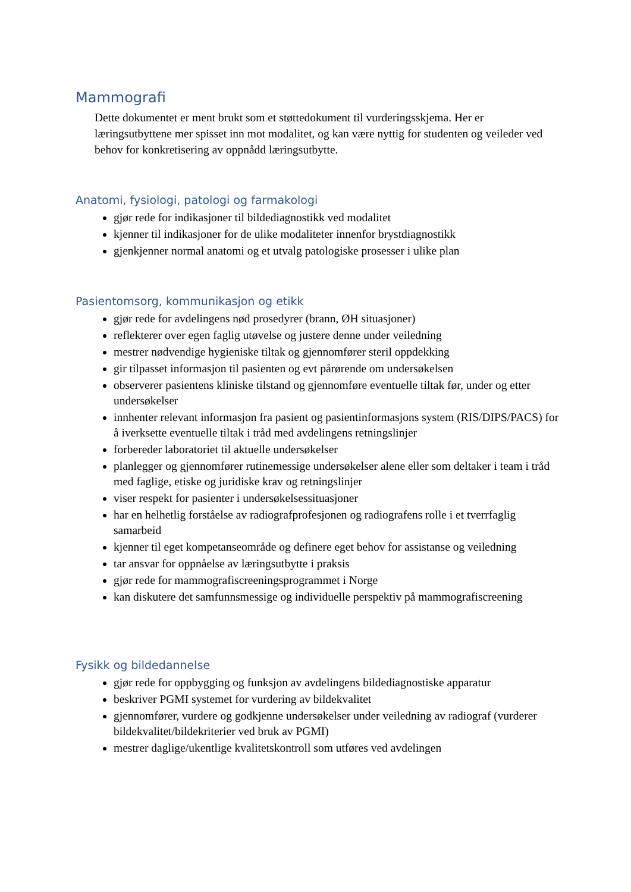Mammografi
Dette dokumentet er ment brukt som et støttedokument til vurderingsskjema. Her er læringsutbyttene mer spisset inn mot modalitet, og kan være nyttig for studenten og veileder ved behov for konkretisering av oppnådd læringsutbytte.
Anatomi, fysiologi, patologi og farmakologi
gjør rede for indikasjoner til bildediagnostikk ved modalitet
kjenner til indikasjoner for de ulike modaliteter innenfor brystdiagnostikk
gjenkjenner normal anatomi og et utvalg patologiske prosesser i ulike plan
Pasientomsorg, kommunikasjon og etikk
gjør rede for avdelingens nød prosedyrer (brann, ØH situasjoner)
reflekterer over egen faglig utøvelse og justere denne under veiledning
mestrer nødvendige hygieniske tiltak og gjennomfører steril oppdekking
gir tilpasset informasjon til pasienten og evt pårørende om undersøkelsen
observerer pasientens kliniske tilstand og gjennomføre eventuelle tiltak før, under og etter undersøkelser
innhenter relevant informasjon fra pasient og pasientinformasjons system (RIS/DIPS/PACS) for å iverksette eventuelle tiltak i tråd med avdelingens retningslinjer
forbereder laboratoriet til aktuelle undersøkelser
planlegger og gjennomfører rutinemessige undersøkelser alene eller som deltaker i team i tråd med faglige, etiske og juridiske krav og retningslinjer
viser respekt for pasienter i undersøkelsessituasjoner
har en helhetlig forståelse av radiografprofesjonen og radiografens rolle i et tverrfaglig samarbeid
kjenner til eget kompetanseområde og definere eget behov for assistanse og veiledning
tar ansvar for oppnåelse av læringsutbytte i praksis
gjør rede for mammografiscreeningsprogrammet i Norge
kan diskutere det samfunnsmessige og individuelle perspektiv på mammografiscreening
Fysikk og bildedannelse
gjør rede for oppbygging og funksjon av avdelingens bildediagnostiske apparatur
beskriver PGMI systemet for vurdering av bildekvalitet
gjennomfører, vurdere og godkjenne undersøkelser under veiledning av radiograf (vurderer bildekvalitet/bildekriterier ved bruk av PGMI)
mestrer daglige/ukentlige kvalitetskontroll som utføres ved avdelingen